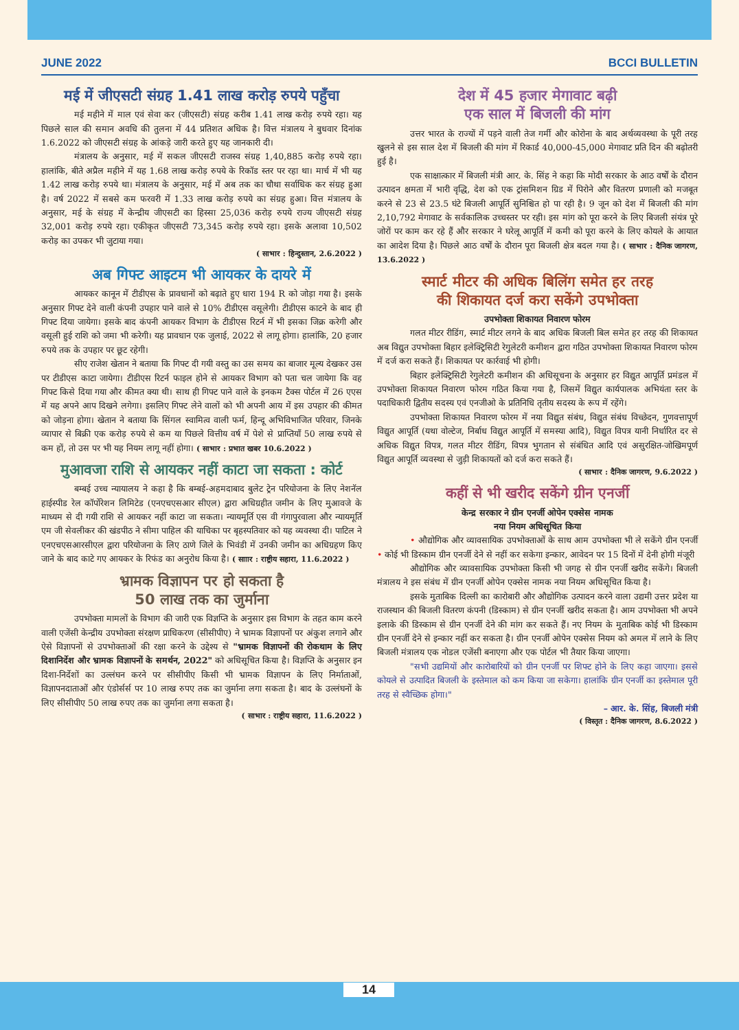JUNE 2022 BCCI BULLETIN
मई में जीएसटी संग्रह 1.41 लाख करोड़ रुपये पहुँचा
मई महीने में माल एवं सेवा कर (जीएसटी) संग्रह करीब 1.41 लाख करोड़ रुपये रहा। यह पिछले साल की समान अवधि की तुलना में 44 प्रतिशत अधिक है। वित्त मंत्रालय ने बुधवार दिनांक 1.6.2022 को जीएसटी संग्रह के आंकड़े जारी करते हुए यह जानकारी दी।
मंत्रालय के अनुसार, मई में सकल जीएसटी राजस्व संग्रह 1,40,885 करोड़ रुपये रहा। हालांकि, बीते अप्रैल महीने में यह 1.68 लाख करोड़ रुपये के रिकॉड स्तर पर रहा था। मार्च में भी यह 1.42 लाख करोड़ रुपये था। मंत्रालय के अनुसार, मई में अब तक का चौथा सर्वाधिक कर संग्रह हुआ है। वर्ष 2022 में सबसे कम फरवरी में 1.33 लाख करोड़ रुपये का संग्रह हुआ। वित्त मंत्रालय के अनुसार, मई के संग्रह में केन्द्रीय जीएसटी का हिस्सा 25,036 करोड़ रुपये राज्य जीएसटी संग्रह 32,001 करोड़ रुपये रहा। एकीकृत जीएसटी 73,345 करोड़ रुपये रहा। इसके अलावा 10,502 करोड़ का उपकर भी जुटाया गया।
( साभार : हिन्दुस्तान, 2.6.2022 )
अब गिफ्ट आइटम भी आयकर के दायरे में
आयकर कानून में टीडीएस के प्रावधानों को बढ़ाते हुए धारा 194 R को जोड़ा गया है। इसके अनुसार गिफ्ट देने वाली कंपनी उपहार पाने वाले से 10% टीडीएस वसूलेगी। टीडीएस काटने के बाद ही गिफ्ट दिया जायेगा। इसके बाद कंपनी आयकर विभाग के टीडीएस रिटर्न में भी इसका जिक्र करेगी और वसूली हुई राशि को जमा भी करेगी। यह प्रावधान एक जुलाई, 2022 से लागू होगा। हालांकि, 20 हजार रुपये तक के उपहार पर छूट रहेगी।
सीए राजेश खेतान ने बताया कि गिफ्ट दी गयी वस्तु का उस समय का बाजार मूल्य देखकर उस पर टीडीएस काटा जायेगा। टीडीएस रिटर्न फाइल होने से आयकर विभाग को पता चल जायेगा कि वह गिफ्ट किसे दिया गया और कीमत क्या थी। साथ ही गिफ्ट पाने वाले के इनकम टैक्स पोर्टल में 26 एएस में यह अपने आप दिखने लगेगा। इसलिए गिफ्ट लेने वालों को भी अपनी आय में इस उपहार की कीमत को जोड़ना होगा। खेतान ने बताया कि सिंगल स्वामित्व वाली फर्म, हिन्दू अभिविभाजित परिवार, जिनके व्यापार से बिक्री एक करोड़ रुपये से कम या पिछले वित्तीय वर्ष में पेशे से प्राप्तियाँ 50 लाख रुपये से कम हों, तो उस पर भी यह नियम लागू नहीं होगा। ( साभार : प्रभात खबर 10.6.2022 )
मुआवजा राशि से आयकर नहीं काटा जा सकता : कोर्ट
बम्बई उच्च न्यायालय ने कहा है कि बम्बई-अहमदाबाद बुलेट ट्रेन परियोजना के लिए नेशनॅल हाईस्पीड रेल कॉर्पोरेशन लिमिटेड (एनएचएसआर सीएल) द्वारा अधिग्रहीत जमीन के लिए मुआवजे के माध्यम से दी गयी राशि से आयकर नहीं काटा जा सकता। न्यायमूर्ति एस वी गंगापुरवाला और न्यायमूर्ति एम जी सेवलीकर की खंडपीठ ने सीमा पाहिल की याचिका पर बृहस्पतिवार को यह व्यवस्था दी। पाटिल ने एनएचएसआरसीएल द्वारा परियोजना के लिए ठाणे जिले के भिवंडी में उनकी जमीन का अधिग्रहण किए जाने के बाद काटे गए आयकर के रिफंड का अनुरोध किया है। ( सााार : राष्ट्रीय सहारा, 11.6.2022 )
भ्रामक विज्ञापन पर हो सकता है
50 लाख तक का जुर्माना
उपभोक्ता मामलों के विभाग की जारी एक विज्ञप्ति के अनुसार इस विभाग के तहत काम करने वाली एजेंसी केन्द्रीय उपभोक्ता संरक्षण प्राधिकरण (सीसीपीए) ने भ्रामक विज्ञापनों पर अंकुश लगाने और ऐसे विज्ञापनों से उपभोक्ताओं की रक्षा करने के उद्देश्य से "भ्रामक विज्ञापनों की रोकथाम के लिए दिशानिर्देश और भ्रामक विज्ञापनों के समर्थन, 2022" को अधिसूचित किया है। विज्ञप्ति के अनुसार इन दिशा-निर्देशों का उल्लंघन करने पर सीसीपीए किसी भी भ्रामक विज्ञापन के लिए निर्माताओं, विज्ञापनदाताओं और एंडोर्सर्स पर 10 लाख रुपए तक का जुर्माना लगा सकता है। बाद के उल्लंघनों के लिए सीसीपीए 50 लाख रुपए तक का जुर्माना लगा सकता है।
( साभार : राष्ट्रीय सहारा, 11.6.2022 )
देश में 45 हजार मेगावाट बढ़ी
एक साल में बिजली की मांग
उत्तर भारत के राज्यों में पड़ने वाली तेज गर्मी और कोरोना के बाद अर्थव्यवस्था के पूरी तरह खुलने से इस साल देश में बिजली की मांग में रिकार्ड 40,000-45,000 मेगावाट प्रति दिन की बढ़ोतरी हुई है।
एक साक्षात्कार में बिजली मंत्री आर. के. सिंह ने कहा कि मोदी सरकार के आठ वर्षों के दौरान उत्पादन क्षमता में भारी वृद्धि, देश को एक ट्रांसमिशन ग्रिड में पिरोने और वितरण प्रणाली को मजबूत करने से 23 से 23.5 घंटे बिजली आपूर्ति सुनिश्चित हो पा रही है। 9 जून को देश में बिजली की मांग 2,10,792 मेगावाट के सर्वकालिक उच्चस्तर पर रही। इस मांग को पूरा करने के लिए बिजली संयंत्र पूरे जोरों पर काम कर रहे हैं और सरकार ने घरेलू आपूर्ति में कमी को पूरा करने के लिए कोयले के आयात का आदेश दिया है। पिछले आठ वर्षों के दौरान पूरा बिजली क्षेत्र बदल गया है। ( साभार : दैनिक जागरण, 13.6.2022 )
स्मार्ट मीटर की अधिक बिलिंग समेत हर तरह
की शिकायत दर्ज करा सकेंगे उपभोक्ता
उपभोक्ता शिकायत निवारण फोरम
गलत मीटर रीडिंग, स्मार्ट मीटर लगने के बाद अधिक बिजली बिल समेत हर तरह की शिकायत अब विद्युत उपभोक्ता बिहार इलेक्ट्रिसिटी रेगुलेटरी कमीशन द्वारा गठित उपभोक्ता शिकायत निवारण फोरम में दर्ज करा सकते हैं। शिकायत पर कार्रवाई भी होगी।
बिहार इलेक्ट्रिसिटी रेगुलेटरी कमीशन की अधिसूचना के अनुसार हर विद्युत आपूर्ति प्रमंडल में उपभोक्ता शिकायत निवारण फोरम गठित किया गया है, जिसमें विद्युत कार्यपालक अभियंता स्तर के पदाधिकारी द्वितीय सदस्य एवं एनजीओ के प्रतिनिधि तृतीय सदस्य के रूप में रहेंगे।
उपभोक्ता शिकायत निवारण फोरम में नया विद्युत संबंध, विद्युत संबंध विच्छेदन, गुणवत्तापूर्ण विद्युत आपूर्ति (यथा वोल्टेज, निर्बाध विद्युत आपूर्ति में समस्या आदि), विद्युत विपत्र यानी निर्धारित दर से अधिक विद्युत विपत्र, गलत मीटर रीडिंग, विपत्र भुगतान से संबंधित आदि एवं असुरक्षित-जोखिमपूर्ण विद्युत आपूर्ति व्यवस्था से जुड़ी शिकायतों को दर्ज करा सकते हैं।
( साभार : दैनिक जागरण, 9.6.2022 )
कहीं से भी खरीद सकेंगे ग्रीन एनर्जी
केन्द्र सरकार ने ग्रीन एनर्जी ओपेन एक्सेस नामक
नया नियम अधिसूचित किया
• औद्योगिक और व्यावसायिक उपभोक्ताओं के साथ आम उपभोक्ता भी ले सकेंगे ग्रीन एनर्जी • कोई भी डिस्काम ग्रीन एनर्जी देने से नहीं कर सकेगा इन्कार, आवेदन पर 15 दिनों में देनी होगी मंजूरी
औद्योगिक और व्यावसायिक उपभोक्ता किसी भी जगह से ग्रीन एनर्जी खरीद सकेंगे। बिजली मंत्रालय ने इस संबंध में ग्रीन एनर्जी ओपेन एक्सेस नामक नया नियम अधिसूचित किया है।
इसके मुताबिक दिल्ली का कारोबारी और औद्योगिक उत्पादन करने वाला उद्यमी उत्तर प्रदेश या राजस्थान की बिजली वितरण कंपनी (डिस्काम) से ग्रीन एनर्जी खरीद सकता है। आम उपभोक्ता भी अपने इलाके की डिस्काम से ग्रीन एनर्जी देने की मांग कर सकते हैं। नए नियम के मुताबिक कोई भी डिस्काम ग्रीन एनर्जी देने से इन्कार नहीं कर सकता है। ग्रीन एनर्जी ओपेन एक्सेस नियम को अमल में लाने के लिए बिजली मंत्रालय एक नोडल एजेंसी बनाएगा और एक पोर्टल भी तैयार किया जाएगा।
"सभी उद्यमियों और कारोबारियों को ग्रीन एनर्जी पर शिफ्ट होने के लिए कहा जाएगा। इससे कोयले से उत्पादित बिजली के इस्तेमाल को कम किया जा सकेगा। हालांकि ग्रीन एनर्जी का इस्तेमाल पूरी तरह से स्वैच्छिक होगा।"
– आर. के. सिंह, बिजली मंत्री
( विस्तृत : दैनिक जागरण, 8.6.2022 )
14